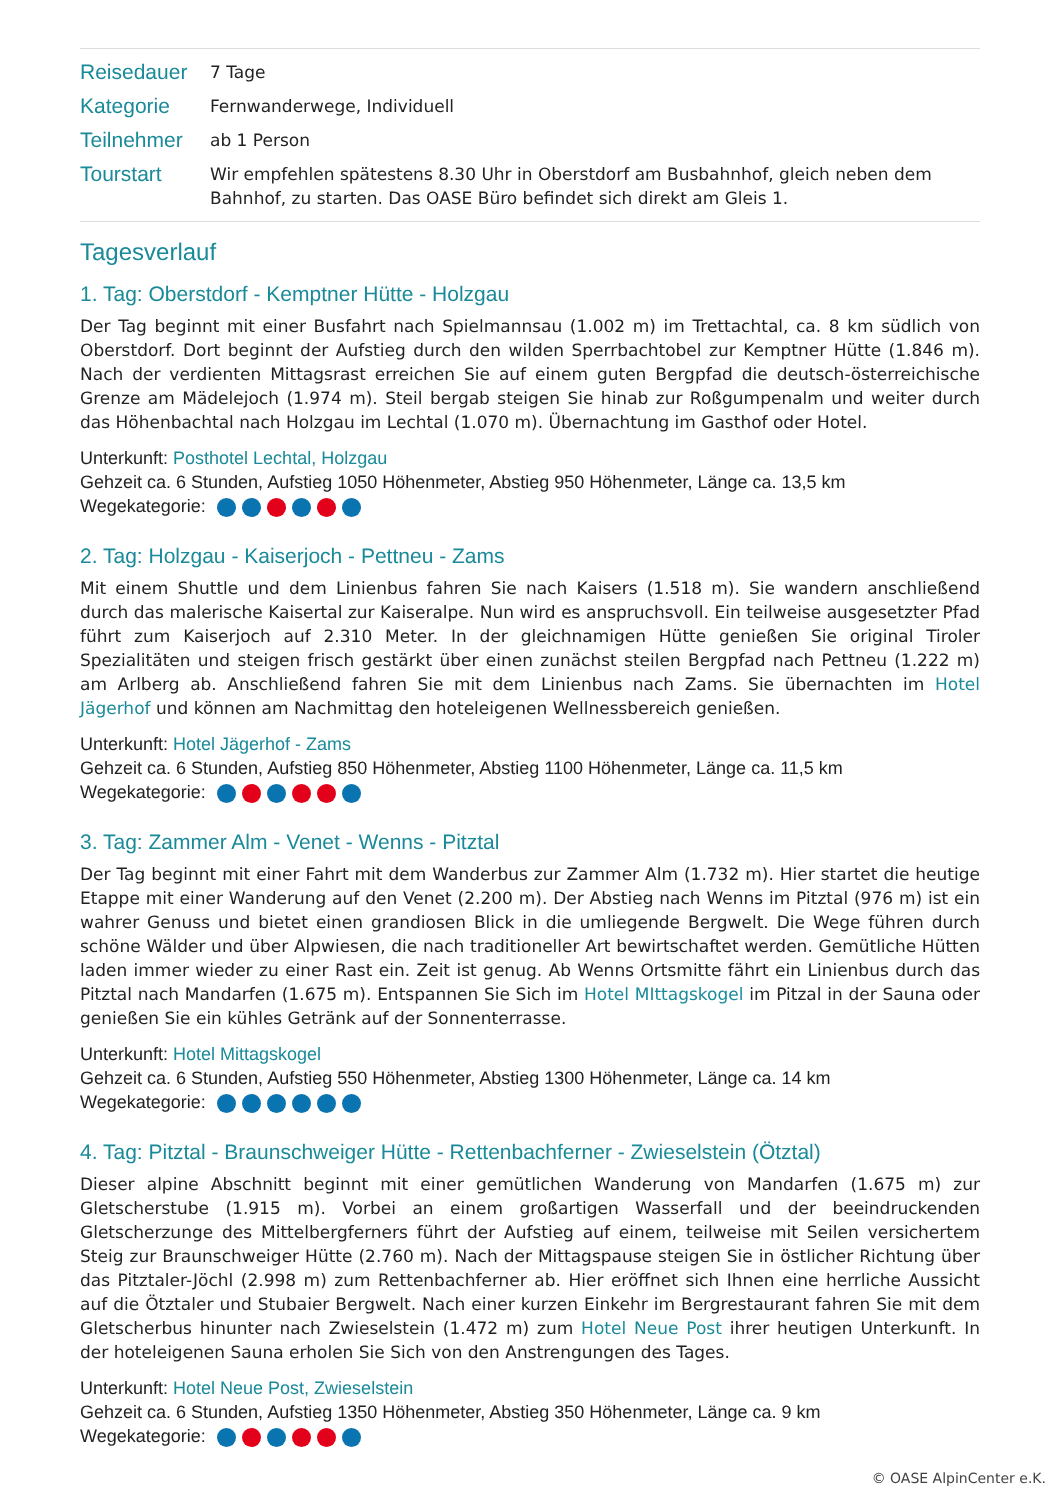| Reisedauer | 7 Tage |
| Kategorie | Fernwanderwege, Individuell |
| Teilnehmer | ab 1 Person |
| Tourstart | Wir empfehlen spätestens 8.30 Uhr in Oberstdorf am Busbahnhof, gleich neben dem Bahnhof, zu starten. Das OASE Büro befindet sich direkt am Gleis 1. |
Tagesverlauf
1. Tag: Oberstdorf - Kemptner Hütte - Holzgau
Der Tag beginnt mit einer Busfahrt nach Spielmannsau (1.002 m) im Trettachtal, ca. 8 km südlich von Oberstdorf. Dort beginnt der Aufstieg durch den wilden Sperrbachtobel zur Kemptner Hütte (1.846 m). Nach der verdienten Mittagsrast erreichen Sie auf einem guten Bergpfad die deutsch-österreichische Grenze am Mädelejoch (1.974 m). Steil bergab steigen Sie hinab zur Roßgumpenalm und weiter durch das Höhenbachtal nach Holzgau im Lechtal (1.070 m). Übernachtung im Gasthof oder Hotel.
Unterkunft: Posthotel Lechtal, Holzgau
Gehzeit ca. 6 Stunden, Aufstieg 1050 Höhenmeter, Abstieg 950 Höhenmeter, Länge ca. 13,5 km
Wegekategorie:
2. Tag: Holzgau - Kaiserjoch - Pettneu - Zams
Mit einem Shuttle und dem Linienbus fahren Sie nach Kaisers (1.518 m). Sie wandern anschließend durch das malerische Kaisertal zur Kaiseralpe. Nun wird es anspruchsvoll. Ein teilweise ausgesetzter Pfad führt zum Kaiserjoch auf 2.310 Meter. In der gleichnamigen Hütte genießen Sie original Tiroler Spezialitäten und steigen frisch gestärkt über einen zunächst steilen Bergpfad nach Pettneu (1.222 m) am Arlberg ab. Anschließend fahren Sie mit dem Linienbus nach Zams. Sie übernachten im Hotel Jägerhof und können am Nachmittag den hoteleigenen Wellnessbereich genießen.
Unterkunft: Hotel Jägerhof - Zams
Gehzeit ca. 6 Stunden, Aufstieg 850 Höhenmeter, Abstieg 1100 Höhenmeter, Länge ca. 11,5 km
Wegekategorie:
3. Tag: Zammer Alm - Venet - Wenns - Pitztal
Der Tag beginnt mit einer Fahrt mit dem Wanderbus zur Zammer Alm (1.732 m). Hier startet die heutige Etappe mit einer Wanderung auf den Venet (2.200 m). Der Abstieg nach Wenns im Pitztal (976 m) ist ein wahrer Genuss und bietet einen grandiosen Blick in die umliegende Bergwelt. Die Wege führen durch schöne Wälder und über Alpwiesen, die nach traditioneller Art bewirtschaftet werden. Gemütliche Hütten laden immer wieder zu einer Rast ein. Zeit ist genug. Ab Wenns Ortsmitte fährt ein Linienbus durch das Pitztal nach Mandarfen (1.675 m). Entspannen Sie Sich im Hotel MIttagskogel im Pitzal in der Sauna oder genießen Sie ein kühles Getränk auf der Sonnenterrasse.
Unterkunft: Hotel Mittagskogel
Gehzeit ca. 6 Stunden, Aufstieg 550 Höhenmeter, Abstieg 1300 Höhenmeter, Länge ca. 14 km
Wegekategorie:
4. Tag: Pitztal - Braunschweiger Hütte - Rettenbachferner - Zwieselstein (Ötztal)
Dieser alpine Abschnitt beginnt mit einer gemütlichen Wanderung von Mandarfen (1.675 m) zur Gletscherstube (1.915 m). Vorbei an einem großartigen Wasserfall und der beeindruckenden Gletscherzunge des Mittelbergferners führt der Aufstieg auf einem, teilweise mit Seilen versichertem Steig zur Braunschweiger Hütte (2.760 m). Nach der Mittagspause steigen Sie in östlicher Richtung über das Pitztaler-Jöchl (2.998 m) zum Rettenbachferner ab. Hier eröffnet sich Ihnen eine herrliche Aussicht auf die Ötztaler und Stubaier Bergwelt. Nach einer kurzen Einkehr im Bergrestaurant fahren Sie mit dem Gletscherbus hinunter nach Zwieselstein (1.472 m) zum Hotel Neue Post ihrer heutigen Unterkunft. In der hoteleigenen Sauna erholen Sie Sich von den Anstrengungen des Tages.
Unterkunft: Hotel Neue Post, Zwieselstein
Gehzeit ca. 6 Stunden, Aufstieg 1350 Höhenmeter, Abstieg 350 Höhenmeter, Länge ca. 9 km
Wegekategorie:
© OASE AlpinCenter e.K.